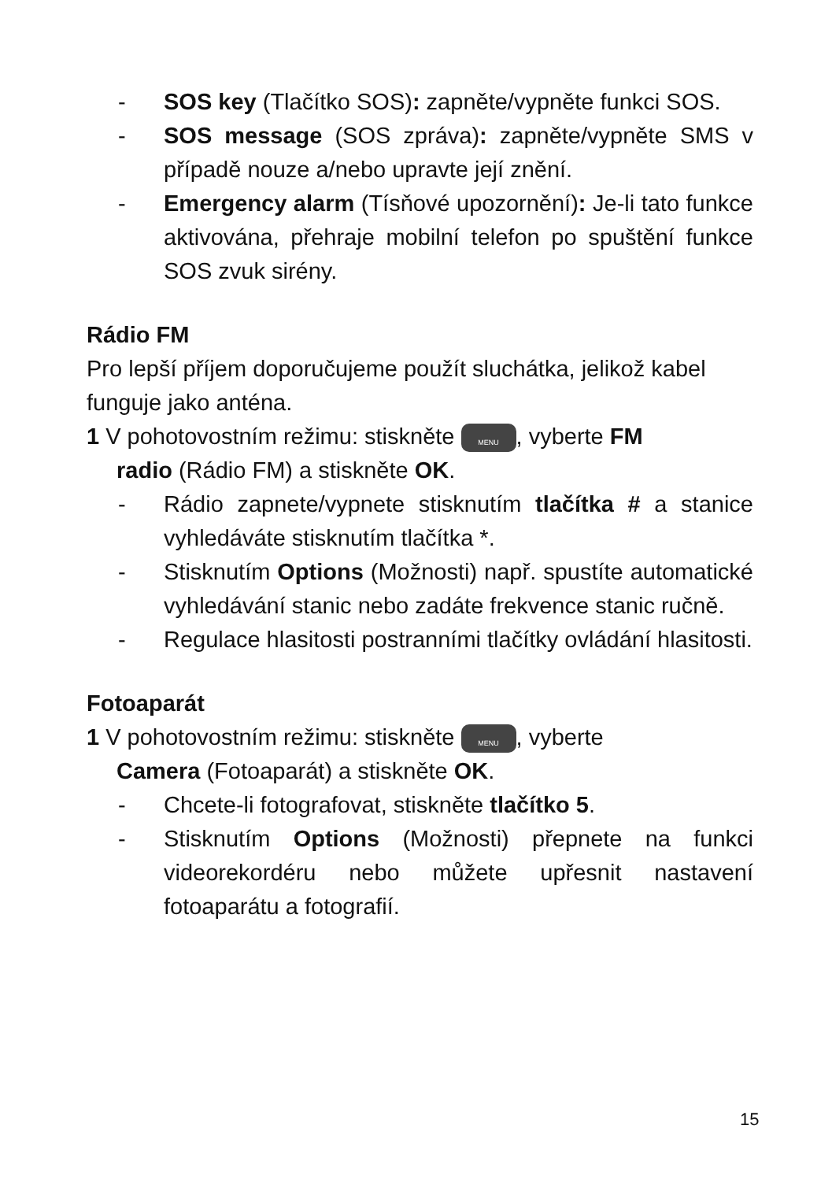- SOS key (Tlačítko SOS): zapněte/vypněte funkci SOS.
- SOS message (SOS zpráva): zapněte/vypněte SMS v případě nouze a/nebo upravte její znění.
- Emergency alarm (Tísňové upozornění): Je-li tato funkce aktivována, přehraje mobilní telefon po spuštění funkce SOS zvuk sirény.
Rádio FM
Pro lepší příjem doporučujeme použít sluchátka, jelikož kabel funguje jako anténa.
1 V pohotovostním režimu: stiskněte MENU, vyberte FM
radio (Rádio FM) a stiskněte OK.
- Rádio zapnete/vypnete stisknutím tlačítka # a stanice vyhledáváte stisknutím tlačítka *.
- Stisknutím Options (Možnosti) např. spustíte automatické vyhledávání stanic nebo zadáte frekvence stanic ručně.
- Regulace hlasitosti postranními tlačítky ovládání hlasitosti.
Fotoaparát
1 V pohotovostním režimu: stiskněte MENU, vyberte
Camera (Fotoaparát) a stiskněte OK.
- Chcete-li fotografovat, stiskněte tlačítko 5.
- Stisknutím Options (Možnosti) přepnete na funkci videorekordéru nebo můžete upřesnit nastavení fotoaparátu a fotografií.
15